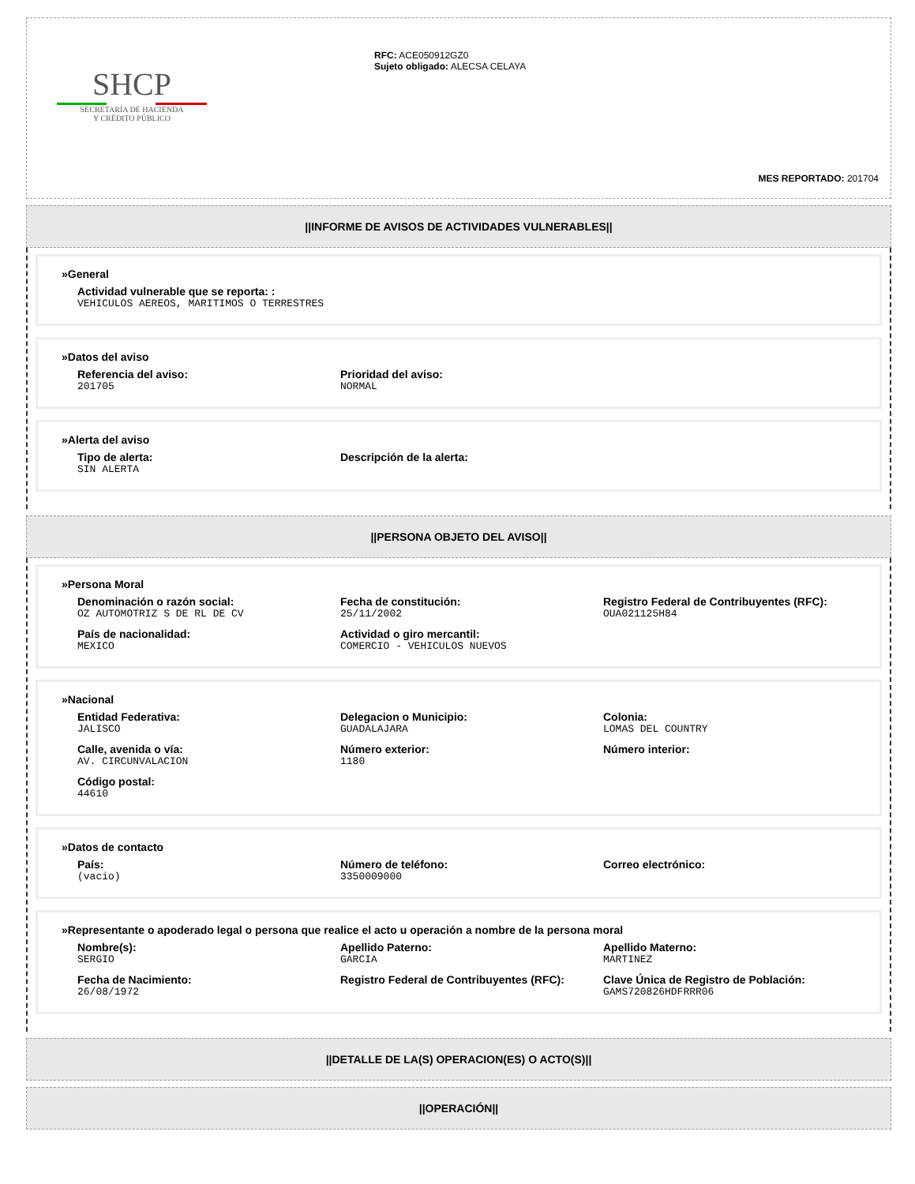SHCP
SECRETARÍA DE HACIENDA
Y CRÉDITO PÚBLICO
RFC: ACE050912GZ0
Sujeto obligado: ALECSA CELAYA
MES REPORTADO: 201704
||INFORME DE AVISOS DE ACTIVIDADES VULNERABLES||
»General
Actividad vulnerable que se reporta: :
VEHICULOS AEREOS, MARITIMOS O TERRESTRES
»Datos del aviso
Referencia del aviso:
201705
Prioridad del aviso:
NORMAL
»Alerta del aviso
Tipo de alerta:
SIN ALERTA
Descripción de la alerta:
||PERSONA OBJETO DEL AVISO||
»Persona Moral
Denominación o razón social:
OZ AUTOMOTRIZ S DE RL DE CV
Fecha de constitución:
25/11/2002
Registro Federal de Contribuyentes (RFC):
OUA021125H84
País de nacionalidad:
MEXICO
Actividad o giro mercantil:
COMERCIO - VEHICULOS NUEVOS
»Nacional
Entidad Federativa:
JALISCO
Delegacion o Municipio:
GUADALAJARA
Colonia:
LOMAS DEL COUNTRY
Calle, avenida o vía:
AV. CIRCUNVALACION
Número exterior:
1180
Número interior:
Código postal:
44610
»Datos de contacto
País:
(vacio)
Número de teléfono:
3350009000
Correo electrónico:
»Representante o apoderado legal o persona que realice el acto u operación a nombre de la persona moral
Nombre(s):
SERGIO
Apellido Paterno:
GARCIA
Apellido Materno:
MARTINEZ
Fecha de Nacimiento:
26/08/1972
Registro Federal de Contribuyentes (RFC):
Clave Única de Registro de Población:
GAMS720826HDFRRR06
||DETALLE DE LA(S) OPERACION(ES) O ACTO(S)||
||OPERACIÓN||